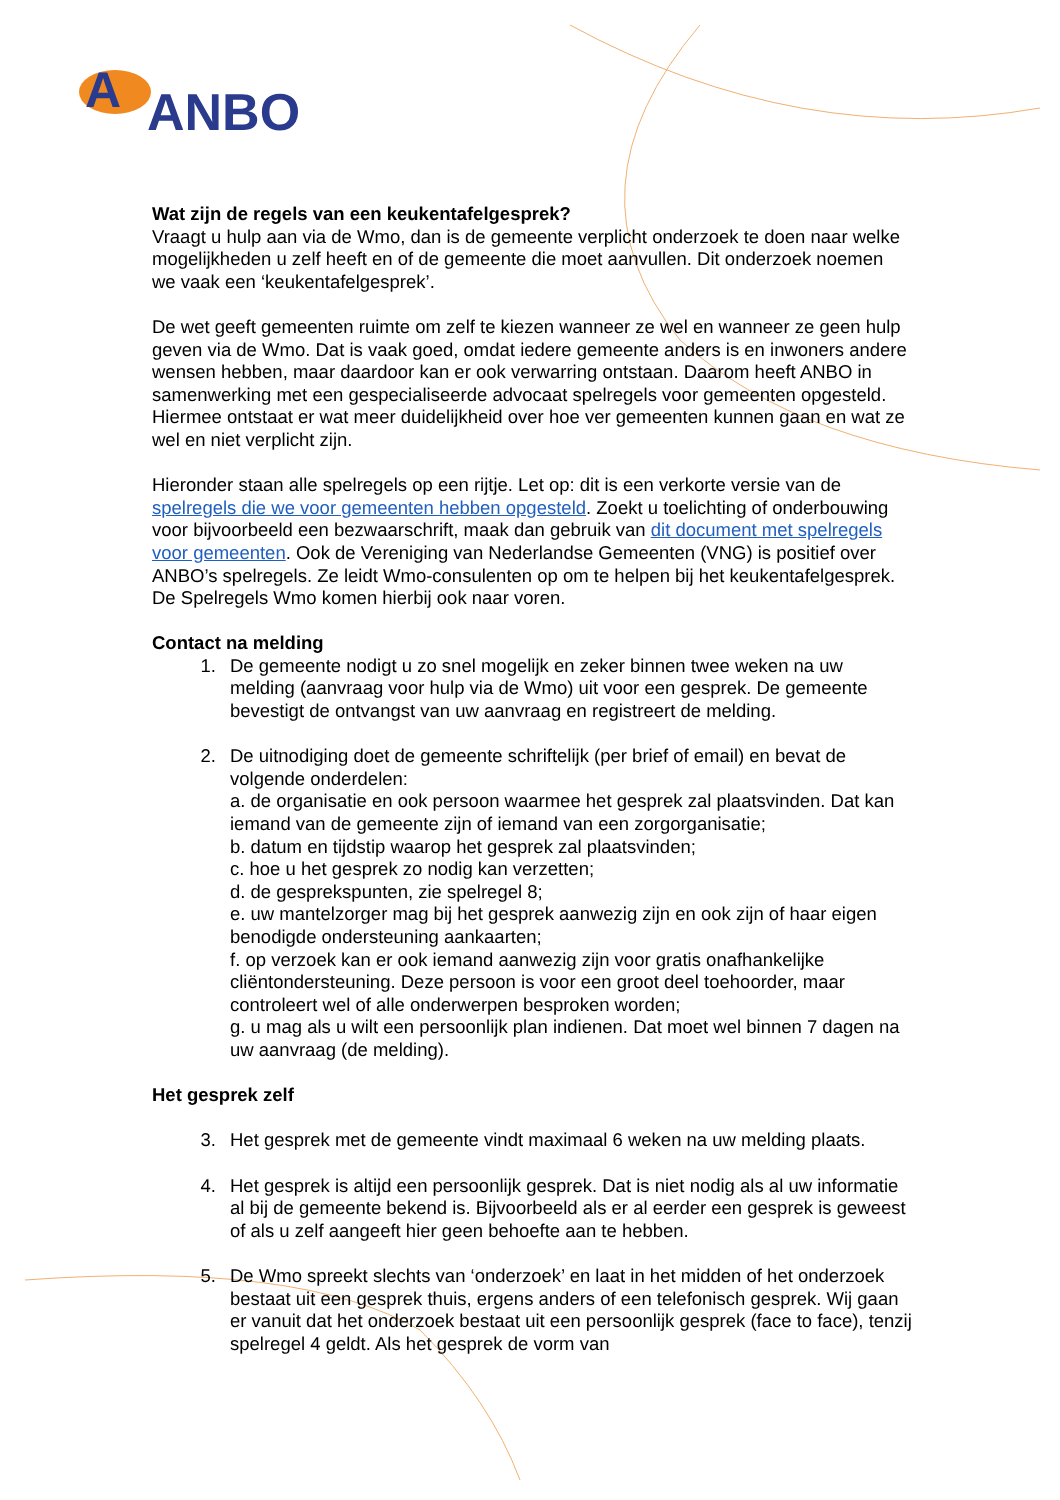A
ANBO
Wat zijn de regels van een keukentafelgesprek?
Vraagt u hulp aan via de Wmo, dan is de gemeente verplicht onderzoek te doen naar welke mogelijkheden u zelf heeft en of de gemeente die moet aanvullen. Dit onderzoek noemen we vaak een ‘keukentafelgesprek’.
De wet geeft gemeenten ruimte om zelf te kiezen wanneer ze wel en wanneer ze geen hulp geven via de Wmo. Dat is vaak goed, omdat iedere gemeente anders is en inwoners andere wensen hebben, maar daardoor kan er ook verwarring ontstaan. Daarom heeft ANBO in samenwerking met een gespecialiseerde advocaat spelregels voor gemeenten opgesteld. Hiermee ontstaat er wat meer duidelijkheid over hoe ver gemeenten kunnen gaan en wat ze wel en niet verplicht zijn.
Hieronder staan alle spelregels op een rijtje. Let op: dit is een verkorte versie van de spelregels die we voor gemeenten hebben opgesteld. Zoekt u toelichting of onderbouwing voor bijvoorbeeld een bezwaarschrift, maak dan gebruik van dit document met spelregels voor gemeenten. Ook de Vereniging van Nederlandse Gemeenten (VNG) is positief over ANBO’s spelregels. Ze leidt Wmo-consulenten op om te helpen bij het keukentafelgesprek. De Spelregels Wmo komen hierbij ook naar voren.
Contact na melding
1. De gemeente nodigt u zo snel mogelijk en zeker binnen twee weken na uw melding (aanvraag voor hulp via de Wmo) uit voor een gesprek. De gemeente bevestigt de ontvangst van uw aanvraag en registreert de melding.
2. De uitnodiging doet de gemeente schriftelijk (per brief of email) en bevat de volgende onderdelen:
a. de organisatie en ook persoon waarmee het gesprek zal plaatsvinden. Dat kan iemand van de gemeente zijn of iemand van een zorgorganisatie;
b. datum en tijdstip waarop het gesprek zal plaatsvinden;
c. hoe u het gesprek zo nodig kan verzetten;
d. de gespreks­punten, zie spelregel 8;
e. uw mantelzorger mag bij het gesprek aanwezig zijn en ook zijn of haar eigen benodigde ondersteuning aankaarten;
f. op verzoek kan er ook iemand aanwezig zijn voor gratis onafhankelijke cliëntondersteuning. Deze persoon is voor een groot deel toehoorder, maar controleert wel of alle onderwerpen besproken worden;
g. u mag als u wilt een persoonlijk plan indienen. Dat moet wel binnen 7 dagen na uw aanvraag (de melding).
Het gesprek zelf
3. Het gesprek met de gemeente vindt maximaal 6 weken na uw melding plaats.
4. Het gesprek is altijd een persoonlijk gesprek. Dat is niet nodig als al uw informatie al bij de gemeente bekend is. Bijvoorbeeld als er al eerder een gesprek is geweest of als u zelf aangeeft hier geen behoefte aan te hebben.
5. De Wmo spreekt slechts van ‘onderzoek’ en laat in het midden of het onderzoek bestaat uit een gesprek thuis, ergens anders of een telefonisch gesprek. Wij gaan er vanuit dat het onderzoek bestaat uit een persoonlijk gesprek (face to face), tenzij spelregel 4 geldt. Als het gesprek de vorm van